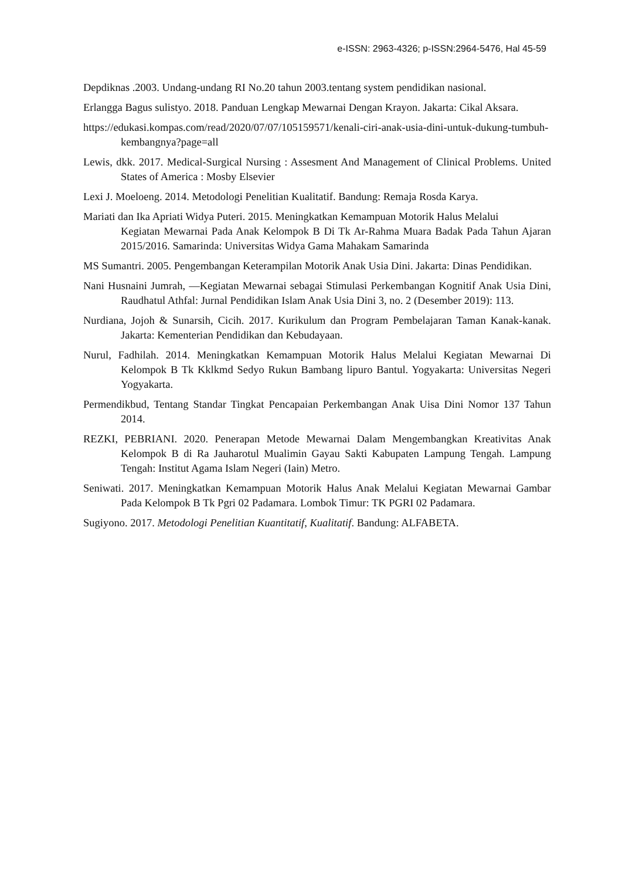e-ISSN: 2963-4326; p-ISSN:2964-5476, Hal 45-59
Depdiknas .2003. Undang-undang RI No.20 tahun 2003.tentang system pendidikan nasional.
Erlangga Bagus sulistyo. 2018. Panduan Lengkap Mewarnai Dengan Krayon. Jakarta: Cikal Aksara.
https://edukasi.kompas.com/read/2020/07/07/105159571/kenali-ciri-anak-usia-dini-untuk-dukung-tumbuh-kembangnya?page=all
Lewis, dkk. 2017. Medical-Surgical Nursing : Assesment And Management of Clinical Problems. United States of America : Mosby Elsevier
Lexi J. Moeloeng. 2014. Metodologi Penelitian Kualitatif. Bandung: Remaja Rosda Karya.
Mariati dan Ika Apriati Widya Puteri. 2015. Meningkatkan Kemampuan Motorik Halus Melalui
Kegiatan Mewarnai Pada Anak Kelompok B Di Tk Ar-Rahma Muara Badak Pada Tahun Ajaran 2015/2016. Samarinda: Universitas Widya Gama Mahakam Samarinda
MS Sumantri. 2005. Pengembangan Keterampilan Motorik Anak Usia Dini. Jakarta: Dinas Pendidikan.
Nani Husnaini Jumrah, ―Kegiatan Mewarnai sebagai Stimulasi Perkembangan Kognitif Anak Usia Dini, Raudhatul Athfal: Jurnal Pendidikan Islam Anak Usia Dini 3, no. 2 (Desember 2019): 113.
Nurdiana, Jojoh & Sunarsih, Cicih. 2017. Kurikulum dan Program Pembelajaran Taman Kanak-kanak. Jakarta: Kementerian Pendidikan dan Kebudayaan.
Nurul, Fadhilah. 2014. Meningkatkan Kemampuan Motorik Halus Melalui Kegiatan Mewarnai Di Kelompok B Tk Kklkmd Sedyo Rukun Bambang lipuro Bantul. Yogyakarta: Universitas Negeri Yogyakarta.
Permendikbud, Tentang Standar Tingkat Pencapaian Perkembangan Anak Uisa Dini Nomor 137 Tahun 2014.
REZKI, PEBRIANI. 2020. Penerapan Metode Mewarnai Dalam Mengembangkan Kreativitas Anak Kelompok B di Ra Jauharotul Mualimin Gayau Sakti Kabupaten Lampung Tengah. Lampung Tengah: Institut Agama Islam Negeri (Iain) Metro.
Seniwati. 2017. Meningkatkan Kemampuan Motorik Halus Anak Melalui Kegiatan Mewarnai Gambar Pada Kelompok B Tk Pgri 02 Padamara. Lombok Timur: TK PGRI 02 Padamara.
Sugiyono. 2017. Metodologi Penelitian Kuantitatif, Kualitatif. Bandung: ALFABETA.